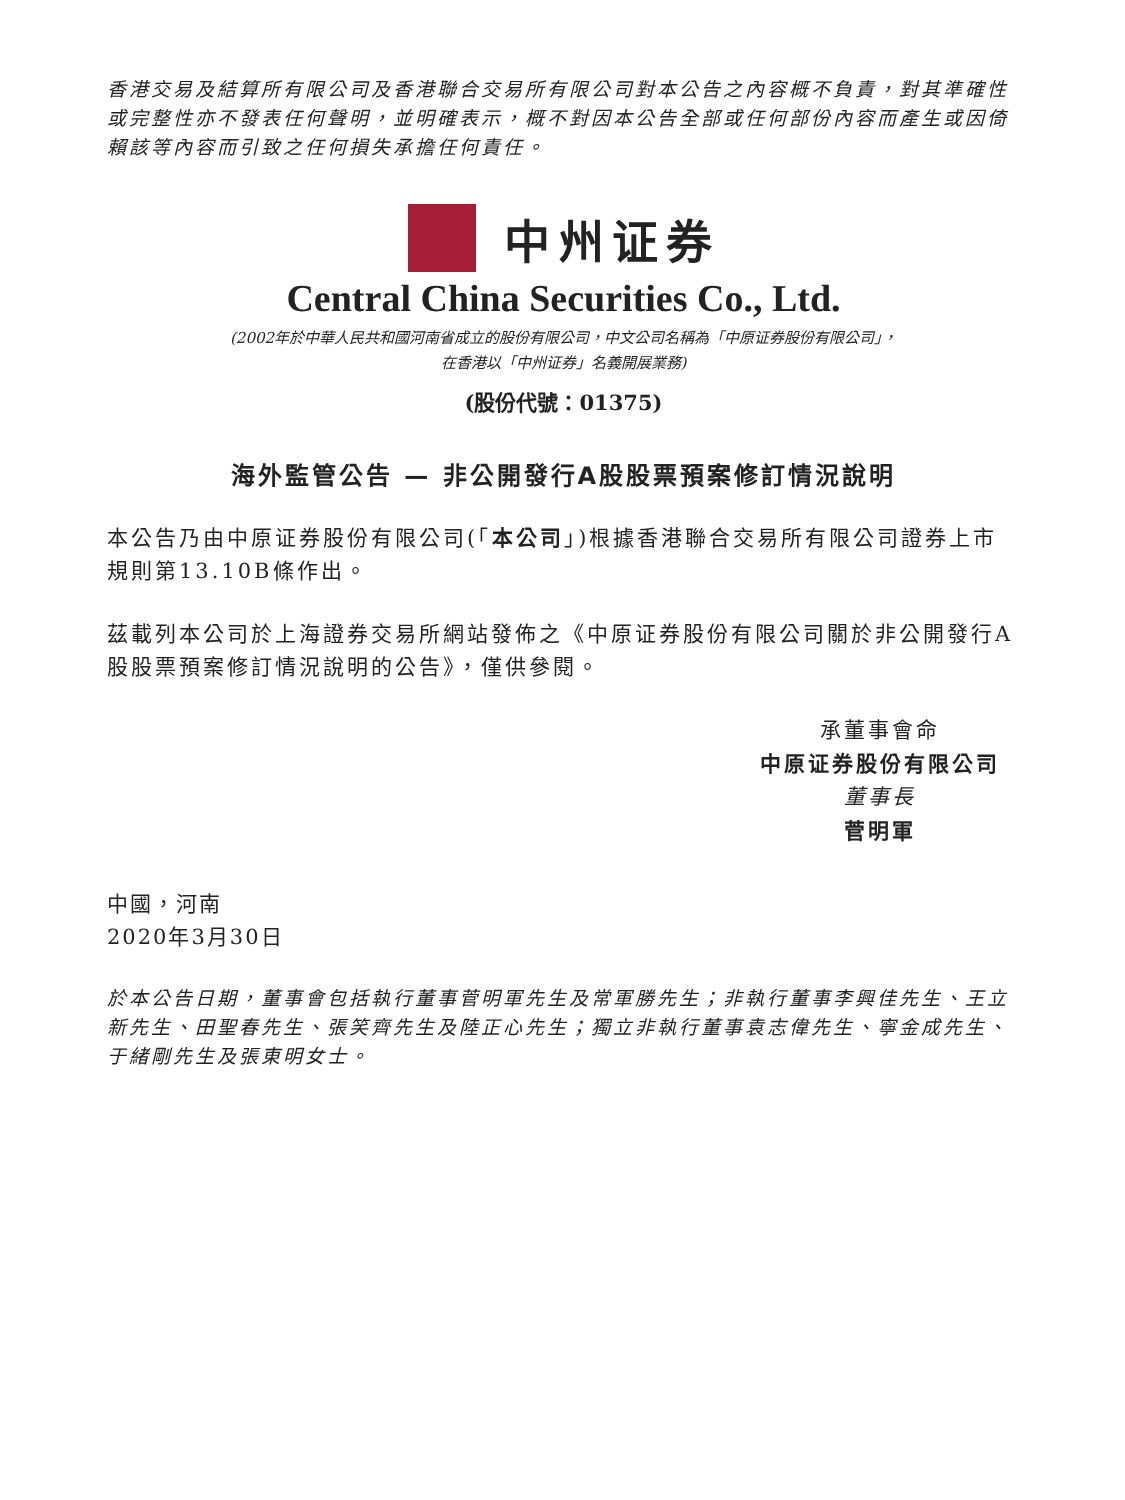香港交易及結算所有限公司及香港聯合交易所有限公司對本公告之內容概不負責，對其準確性或完整性亦不發表任何聲明，並明確表示，概不對因本公告全部或任何部份內容而產生或因倚賴該等內容而引致之任何損失承擔任何責任。
中州证券
Central China Securities Co., Ltd.
(2002年於中華人民共和國河南省成立的股份有限公司，中文公司名稱為「中原证券股份有限公司」，
在香港以「中州证券」名義開展業務)
(股份代號：01375)
海外監管公告 — 非公開發行A股股票預案修訂情況說明
本公告乃由中原证券股份有限公司(「本公司」)根據香港聯合交易所有限公司證券上市規則第13.10B條作出。
茲載列本公司於上海證券交易所網站發佈之《中原证券股份有限公司關於非公開發行A股股票預案修訂情況說明的公告》，僅供參閱。
承董事會命
中原证券股份有限公司
董事長
菅明軍
中國，河南
2020年3月30日
於本公告日期，董事會包括執行董事菅明軍先生及常軍勝先生；非執行董事李興佳先生、王立新先生、田聖春先生、張笑齊先生及陸正心先生；獨立非執行董事袁志偉先生、寧金成先生、于緒剛先生及張東明女士。